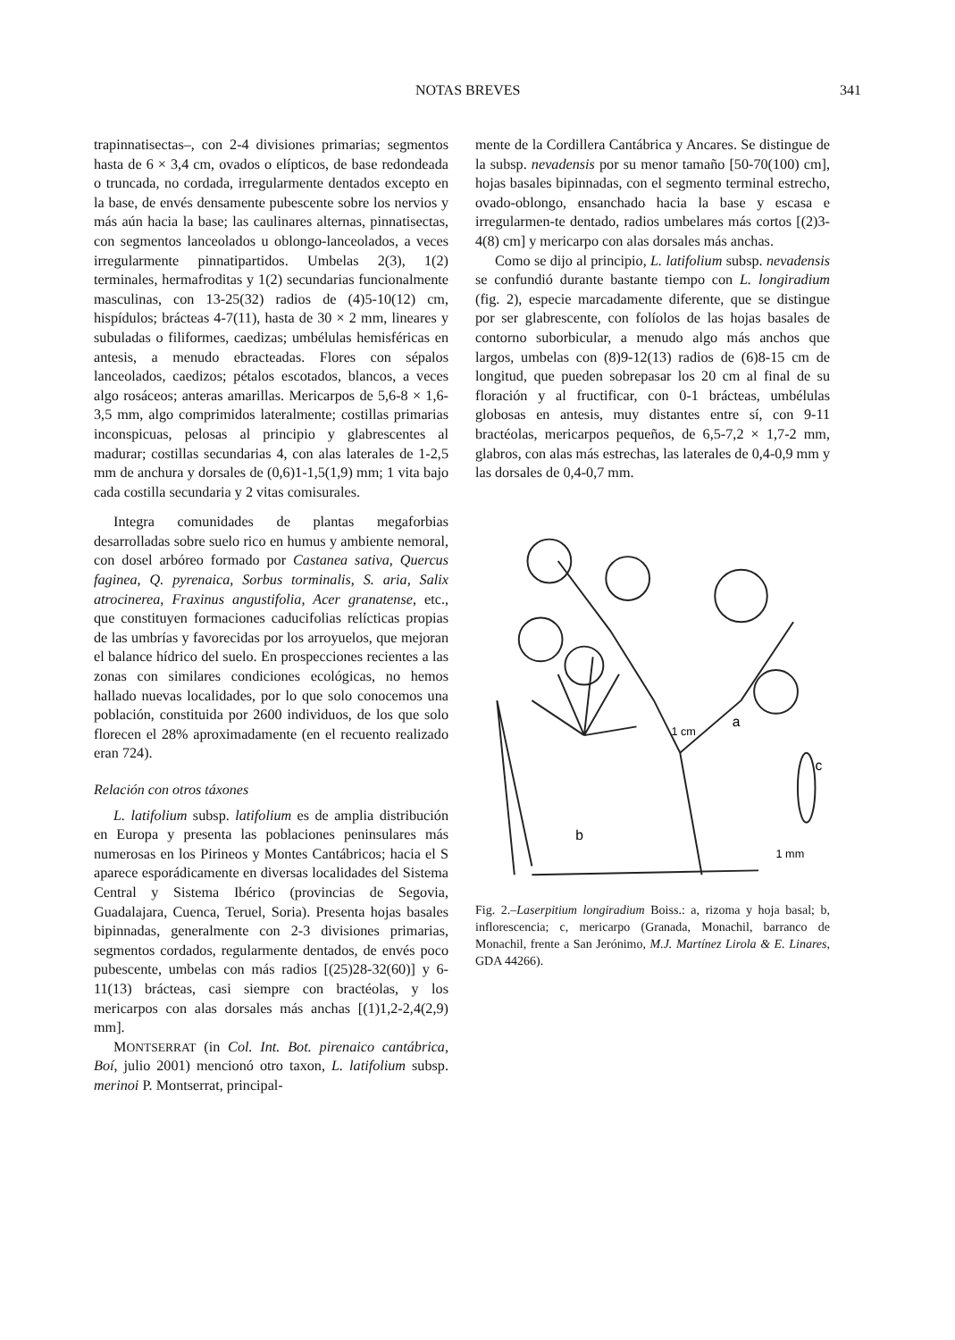NOTAS BREVES 341
trapinnatisectas–, con 2-4 divisiones primarias; segmentos hasta de 6 × 3,4 cm, ovados o elípticos, de base redondeada o truncada, no cordada, irregularmente dentados excepto en la base, de envés densamente pubescente sobre los nervios y más aún hacia la base; las caulinares alternas, pinnatisectas, con segmentos lanceolados u oblongo-lanceolados, a veces irregularmente pinnatipartidos. Umbelas 2(3), 1(2) terminales, hermafroditas y 1(2) secundarias funcionalmente masculinas, con 13-25(32) radios de (4)5-10(12) cm, hispídulos; brácteas 4-7(11), hasta de 30 × 2 mm, lineares y subuladas o filiformes, caedizas; umbélulas hemisféricas en antesis, a menudo ebracteadas. Flores con sépalos lanceolados, caedizos; pétalos escotados, blancos, a veces algo rosáceos; anteras amarillas. Mericarpos de 5,6-8 × 1,6-3,5 mm, algo comprimidos lateralmente; costillas primarias inconspicuas, pelosas al principio y glabrescentes al madurar; costillas secundarias 4, con alas laterales de 1-2,5 mm de anchura y dorsales de (0,6)1-1,5(1,9) mm; 1 vita bajo cada costilla secundaria y 2 vitas comisurales.
Integra comunidades de plantas megaforbias desarrolladas sobre suelo rico en humus y ambiente nemoral, con dosel arbóreo formado por Castanea sativa, Quercus faginea, Q. pyrenaica, Sorbus torminalis, S. aria, Salix atrocinerea, Fraxinus angustifolia, Acer granatense, etc., que constituyen formaciones caducifolias relícticas propias de las umbrías y favorecidas por los arroyuelos, que mejoran el balance hídrico del suelo. En prospecciones recientes a las zonas con similares condiciones ecológicas, no hemos hallado nuevas localidades, por lo que solo conocemos una población, constituida por 2600 individuos, de los que solo florecen el 28% aproximadamente (en el recuento realizado eran 724).
Relación con otros táxones
L. latifolium subsp. latifolium es de amplia distribución en Europa y presenta las poblaciones peninsulares más numerosas en los Pirineos y Montes Cantábricos; hacia el S aparece esporádicamente en diversas localidades del Sistema Central y Sistema Ibérico (provincias de Segovia, Guadalajara, Cuenca, Teruel, Soria). Presenta hojas basales bipinnadas, generalmente con 2-3 divisiones primarias, segmentos cordados, regularmente dentados, de envés poco pubescente, umbelas con más radios [(25)28-32(60)] y 6-11(13) brácteas, casi siempre con bractéolas, y los mericarpos con alas dorsales más anchas [(1)1,2-2,4(2,9) mm].
MONTSERRAT (in Col. Int. Bot. pirenaico cantábrica, Boí, julio 2001) mencionó otro taxon, L. latifolium subsp. merinoi P. Montserrat, principal-
mente de la Cordillera Cantábrica y Ancares. Se distingue de la subsp. nevadensis por su menor tamaño [50-70(100) cm], hojas basales bipinnadas, con el segmento terminal estrecho, ovado-oblongo, ensanchado hacia la base y escasa e irregularmen-te dentado, radios umbelares más cortos [(2)3-4(8) cm] y mericarpo con alas dorsales más anchas.
Como se dijo al principio, L. latifolium subsp. nevadensis se confundió durante bastante tiempo con L. longiradium (fig. 2), especie marcadamente diferente, que se distingue por ser glabrescente, con folíolos de las hojas basales de contorno suborbicular, a menudo algo más anchos que largos, umbelas con (8)9-12(13) radios de (6)8-15 cm de longitud, que pueden sobrepasar los 20 cm al final de su floración y al fructificar, con 0-1 brácteas, umbélulas globosas en antesis, muy distantes entre sí, con 9-11 bractéolas, mericarpos pequeños, de 6,5-7,2 × 1,7-2 mm, glabros, con alas más estrechas, las laterales de 0,4-0,9 mm y las dorsales de 0,4-0,7 mm.
a
b
c
1 cm
1 mm
Fig. 2.–Laserpitium longiradium Boiss.: a, rizoma y hoja basal; b, inflorescencia; c, mericarpo (Granada, Monachil, barranco de Monachil, frente a San Jerónimo, M.J. Martínez Lirola & E. Linares, GDA 44266).